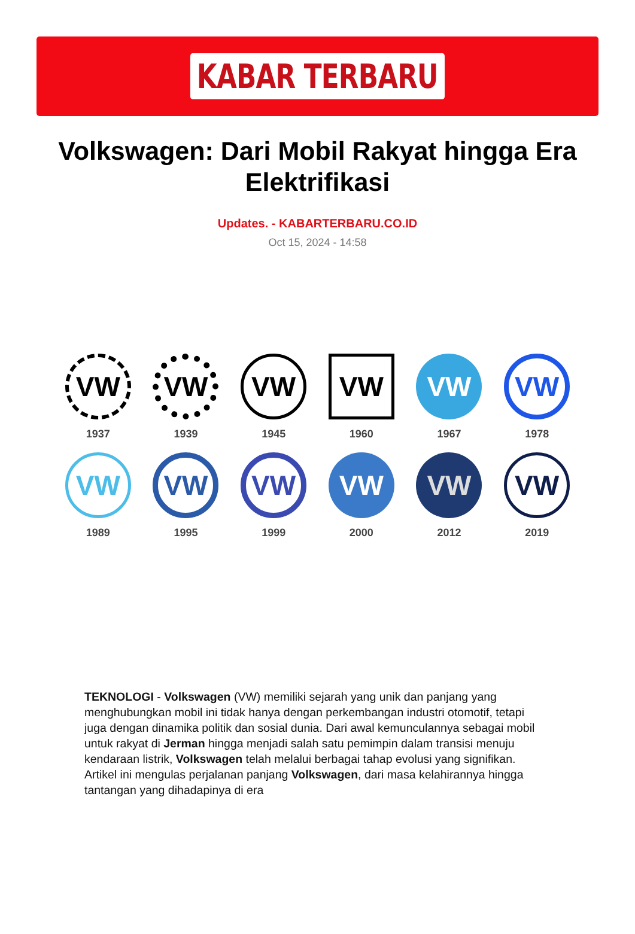KABAR TERBARU
Volkswagen: Dari Mobil Rakyat hingga Era Elektrifikasi
Updates. - KABARTERBARU.CO.ID
Oct 15, 2024 - 14:58
VW
1937
VW
1939
VW
1945
VW
1960
VW
1967
VW
1978
VW
1989
VW
1995
VW
1999
VW
2000
VW
2012
VW
2019
TEKNOLOGI - Volkswagen (VW) memiliki sejarah yang unik dan panjang yang menghubungkan mobil ini tidak hanya dengan perkembangan industri otomotif, tetapi juga dengan dinamika politik dan sosial dunia. Dari awal kemunculannya sebagai mobil untuk rakyat di Jerman hingga menjadi salah satu pemimpin dalam transisi menuju kendaraan listrik, Volkswagen telah melalui berbagai tahap evolusi yang signifikan. Artikel ini mengulas perjalanan panjang Volkswagen, dari masa kelahirannya hingga tantangan yang dihadapinya di era